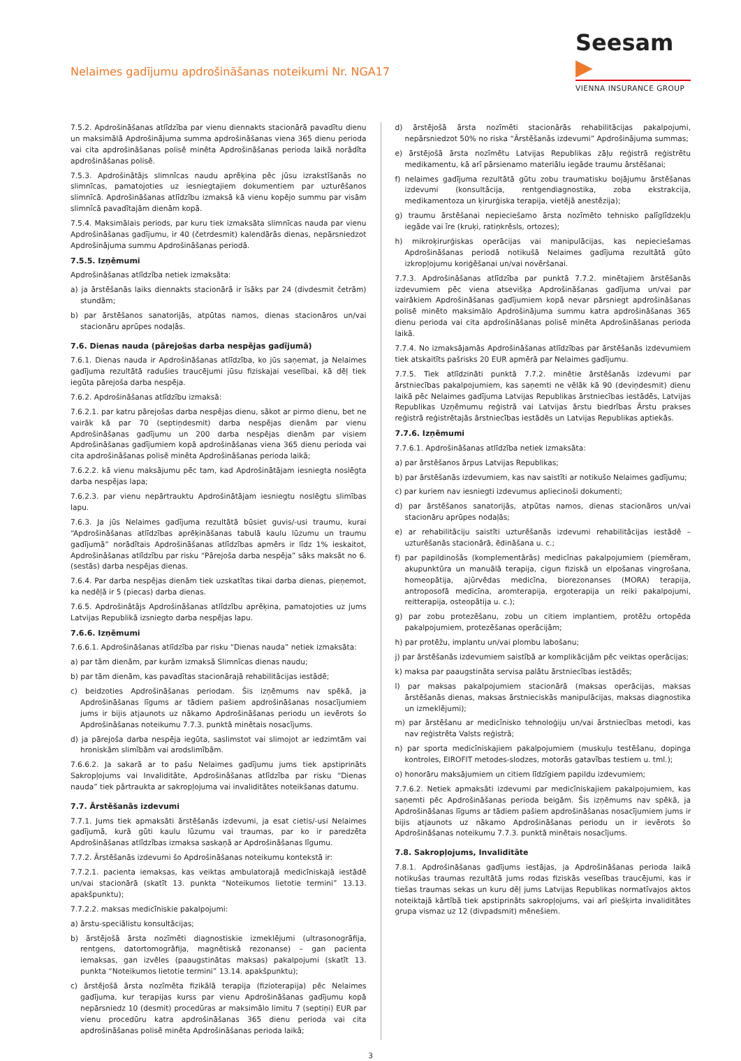Nelaimes gadījumu apdrošināšanas noteikumi Nr. NGA17
Seesam ▶
VIENNA INSURANCE GROUP
7.5.2. Apdrošināšanas atlīdzība par vienu diennakts stacionārā pavadītu dienu un maksimālā Apdrošinājuma summa apdrošināšanas viena 365 dienu perioda vai cita apdrošināšanas polisē minēta Apdrošināšanas perioda laikā norādīta apdrošināšanas polisē.
7.5.3. Apdrošinātājs slimnīcas naudu aprēķina pēc jūsu izrakstīšanās no slimnīcas, pamatojoties uz iesniegtajiem dokumentiem par uzturēšanos slimnīcā. Apdrošināšanas atlīdzību izmaksā kā vienu kopējo summu par visām slimnīcā pavadītajām dienām kopā.
7.5.4. Maksimālais periods, par kuru tiek izmaksāta slimnīcas nauda par vienu Apdrošināšanas gadījumu, ir 40 (četrdesmit) kalendārās dienas, nepārsniedzot Apdrošinājuma summu Apdrošināšanas periodā.
7.5.5. Izņēmumi
Apdrošināšanas atlīdzība netiek izmaksāta:
a) ja ārstēšanās laiks diennakts stacionārā ir īsāks par 24 (divdesmit četrām) stundām;
b) par ārstēšanos sanatorijās, atpūtas namos, dienas stacionāros un/vai stacionāru aprūpes nodaļās.
7.6. Dienas nauda (pārejošas darba nespējas gadījumā)
7.6.1. Dienas nauda ir Apdrošināšanas atlīdzība, ko jūs saņemat, ja Nelaimes gadījuma rezultātā radušies traucējumi jūsu fiziskajai veselībai, kā dēļ tiek iegūta pārejoša darba nespēja.
7.6.2. Apdrošināšanas atlīdzību izmaksā:
7.6.2.1. par katru pārejošas darba nespējas dienu, sākot ar pirmo dienu, bet ne vairāk kā par 70 (septiņdesmit) darba nespējas dienām par vienu Apdrošināšanas gadījumu un 200 darba nespējas dienām par visiem Apdrošināšanas gadījumiem kopā apdrošināšanas viena 365 dienu perioda vai cita apdrošināšanas polisē minēta Apdrošināšanas perioda laikā;
7.6.2.2. kā vienu maksājumu pēc tam, kad Apdrošinātājam iesniegta noslēgta darba nespējas lapa;
7.6.2.3. par vienu nepārtrauktu Apdrošinātājam iesniegtu noslēgtu slimības lapu.
7.6.3. Ja jūs Nelaimes gadījuma rezultātā būsiet guvis/-usi traumu, kurai “Apdrošināšanas atlīdzības aprēķināšanas tabulā kaulu lūzumu un traumu gadījumā” norādītais Apdrošināšanas atlīdzības apmērs ir līdz 1% ieskaitot, Apdrošināšanas atlīdzību par risku “Pārejoša darba nespēja” sāks maksāt no 6. (sestās) darba nespējas dienas.
7.6.4. Par darba nespējas dienām tiek uzskatītas tikai darba dienas, pieņemot, ka nedēļā ir 5 (piecas) darba dienas.
7.6.5. Apdrošinātājs Apdrošināšanas atlīdzību aprēķina, pamatojoties uz jums Latvijas Republikā izsniegto darba nespējas lapu.
7.6.6. Izņēmumi
7.6.6.1. Apdrošināšanas atlīdzība par risku “Dienas nauda” netiek izmaksāta:
a) par tām dienām, par kurām izmaksā Slimnīcas dienas naudu;
b) par tām dienām, kas pavadītas stacionārajā rehabilitācijas iestādē;
c) beidzoties Apdrošināšanas periodam. Šis izņēmums nav spēkā, ja Apdrošināšanas līgums ar tādiem pašiem apdrošināšanas nosacījumiem jums ir bijis atjaunots uz nākamo Apdrošināšanas periodu un ievērots šo Apdrošināšanas noteikumu 7.7.3. punktā minētais nosacījums.
d) ja pārejoša darba nespēja iegūta, saslimstot vai slimojot ar iedzimtām vai hroniskām slimībām vai arodslimībām.
7.6.6.2. Ja sakarā ar to pašu Nelaimes gadījumu jums tiek apstiprināts Sakropļojums vai Invaliditāte, Apdrošināšanas atlīdzība par risku “Dienas nauda” tiek pārtraukta ar sakropļojuma vai invaliditātes noteikšanas datumu.
7.7. Ārstēšanās izdevumi
7.7.1. Jums tiek apmaksāti ārstēšanās izdevumi, ja esat cietis/-usi Nelaimes gadījumā, kurā gūti kaulu lūzumu vai traumas, par ko ir paredzēta Apdrošināšanas atlīdzības izmaksa saskaņā ar Apdrošināšanas līgumu.
7.7.2. Ārstēšanās izdevumi šo Apdrošināšanas noteikumu kontekstā ir:
7.7.2.1. pacienta iemaksas, kas veiktas ambulatorajā medicīniskajā iestādē un/vai stacionārā (skatīt 13. punkta “Noteikumos lietotie termini” 13.13. apakšpunktu);
7.7.2.2. maksas medicīniskie pakalpojumi:
a) ārstu-speciālistu konsultācijas;
b) ārstējošā ārsta nozīmēti diagnostiskie izmeklējumi (ultrasonogrāfija, rentgens, datortomogrāfija, magnētiskā rezonanse) – gan pacienta iemaksas, gan izvēles (paaugstinātas maksas) pakalpojumi (skatīt 13. punkta “Noteikumos lietotie termini” 13.14. apakšpunktu);
c) ārstējošā ārsta nozīmēta fizikālā terapija (fizioterapija) pēc Nelaimes gadījuma, kur terapijas kurss par vienu Apdrošināšanas gadījumu kopā nepārsniedz 10 (desmit) procedūras ar maksimālo limitu 7 (septiņi) EUR par vienu procedūru katra apdrošināšanas 365 dienu perioda vai cita apdrošināšanas polisē minēta Apdrošināšanas perioda laikā;
d) ārstējošā ārsta nozīmēti stacionārās rehabilitācijas pakalpojumi, nepārsniedzot 50% no riska “Ārstēšanās izdevumi” Apdrošinājuma summas;
e) ārstējošā ārsta nozīmētu Latvijas Republikas zāļu reģistrā reģistrētu medikamentu, kā arī pārsienamo materiālu iegāde traumu ārstēšanai;
f) nelaimes gadījuma rezultātā gūtu zobu traumatisku bojājumu ārstēšanas izdevumi (konsultācija, rentgendiagnostika, zoba ekstrakcija, medikamentoza un ķirurģiska terapija, vietējā anestēzija);
g) traumu ārstēšanai nepieciešamo ārsta nozīmēto tehnisko palīglīdzekļu iegāde vai īre (kruķi, ratiņkrēsls, ortozes);
h) mikroķirurģiskas operācijas vai manipulācijas, kas nepieciešamas Apdrošināšanas periodā notikušā Nelaimes gadījuma rezultātā gūto izkropļojumu koriģēšanai un/vai novēršanai.
7.7.3. Apdrošināšanas atlīdzība par punktā 7.7.2. minētajiem ārstēšanās izdevumiem pēc viena atsevišķa Apdrošināšanas gadījuma un/vai par vairākiem Apdrošināšanas gadījumiem kopā nevar pārsniegt apdrošināšanas polisē minēto maksimālo Apdrošinājuma summu katra apdrošināšanas 365 dienu perioda vai cita apdrošināšanas polisē minēta Apdrošināšanas perioda laikā.
7.7.4. No izmaksājamās Apdrošināšanas atlīdzības par ārstēšanās izdevumiem tiek atskaitīts pašrisks 20 EUR apmērā par Nelaimes gadījumu.
7.7.5. Tiek atlīdzināti punktā 7.7.2. minētie ārstēšanās izdevumi par ārstniecības pakalpojumiem, kas saņemti ne vēlāk kā 90 (deviņdesmit) dienu laikā pēc Nelaimes gadījuma Latvijas Republikas ārstniecības iestādēs, Latvijas Republikas Uzņēmumu reģistrā vai Latvijas ārstu biedrības Ārstu prakses reģistrā reģistrētajās ārstniecības iestādēs un Latvijas Republikas aptiekās.
7.7.6. Izņēmumi
7.7.6.1. Apdrošināšanas atlīdzība netiek izmaksāta:
a) par ārstēšanos ārpus Latvijas Republikas;
b) par ārstēšanās izdevumiem, kas nav saistīti ar notikušo Nelaimes gadījumu;
c) par kuriem nav iesniegti izdevumus apliecinoši dokumenti;
d) par ārstēšanos sanatorijās, atpūtas namos, dienas stacionāros un/vai stacionāru aprūpes nodaļās;
e) ar rehabilitāciju saistīti uzturēšanās izdevumi rehabilitācijas iestādē – uzturēšanās stacionārā, ēdināšana u. c.;
f) par papildinošās (komplementārās) medicīnas pakalpojumiem (piemēram, akupunktūra un manuālā terapija, cigun fiziskā un elpošanas vingrošana, homeopātija, ajūrvēdas medicīna, biorezonanses (MORA) terapija, antroposofā medicīna, aromterapija, ergoterapija un reiki pakalpojumi, reitterapija, osteopātija u. c.);
g) par zobu protezēšanu, zobu un citiem implantiem, protēžu ortopēda pakalpojumiem, protezēšanas operācijām;
h) par protēžu, implantu un/vai plombu labošanu;
j) par ārstēšanās izdevumiem saistībā ar komplikācijām pēc veiktas operācijas;
k) maksa par paaugstināta servisa palātu ārstniecības iestādēs;
l) par maksas pakalpojumiem stacionārā (maksas operācijas, maksas ārstēšanās dienas, maksas ārstnieciskās manipulācijas, maksas diagnostika un izmeklējumi);
m) par ārstēšanu ar medicīnisko tehnoloģiju un/vai ārstniecības metodi, kas nav reģistrēta Valsts reģistrā;
n) par sporta medicīniskajiem pakalpojumiem (muskuļu testēšanu, dopinga kontroles, EIROFIT metodes-slodzes, motorās gatavības testiem u. tml.);
o) honorāru maksājumiem un citiem līdzīgiem papildu izdevumiem;
7.7.6.2. Netiek apmaksāti izdevumi par medicīniskajiem pakalpojumiem, kas saņemti pēc Apdrošināšanas perioda beigām. Šis izņēmums nav spēkā, ja Apdrošināšanas līgums ar tādiem pašiem apdrošināšanas nosacījumiem jums ir bijis atjaunots uz nākamo Apdrošināšanas periodu un ir ievērots šo Apdrošināšanas noteikumu 7.7.3. punktā minētais nosacījums.
7.8. Sakropļojums, Invaliditāte
7.8.1. Apdrošināšanas gadījums iestājas, ja Apdrošināšanas perioda laikā notikušas traumas rezultātā jums rodas fiziskās veselības traucējumi, kas ir tiešas traumas sekas un kuru dēļ jums Latvijas Republikas normatīvajos aktos noteiktajā kārtībā tiek apstiprināts sakropļojums, vai arī piešķirta invaliditātes grupa vismaz uz 12 (divpadsmit) mēnešiem.
3